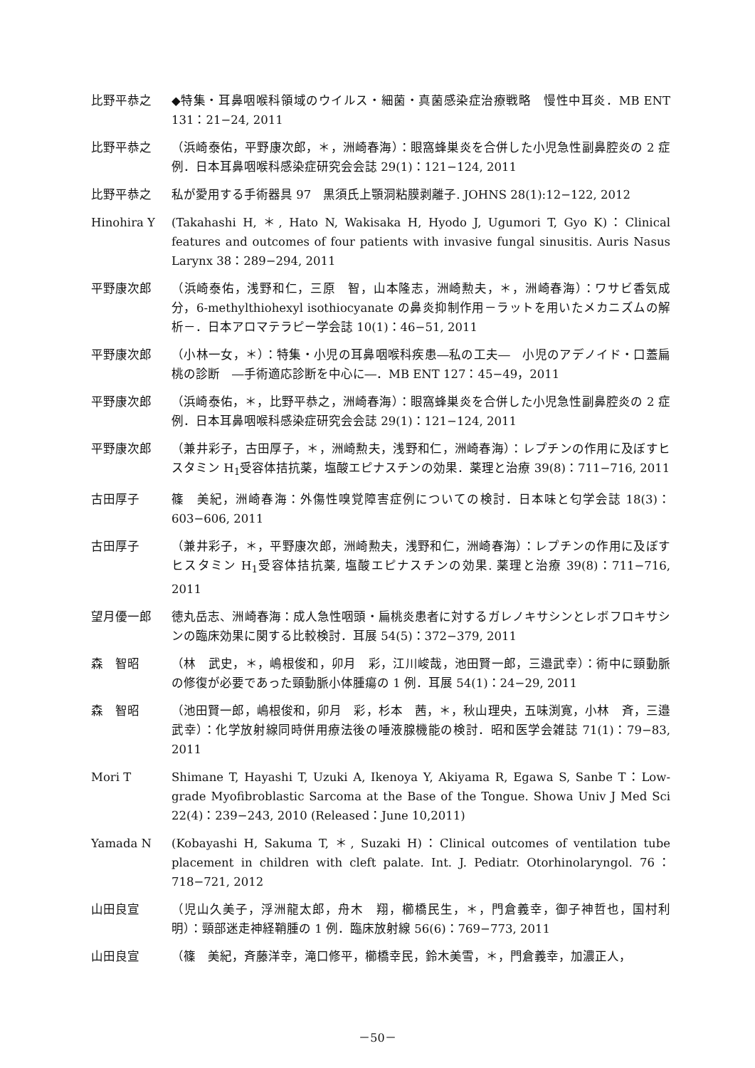比野平恭之 ◆特集・耳鼻咽喉科領域のウイルス・細菌・真菌感染症治療戦略　慢性中耳炎．MB ENT 131：21−24, 2011
比野平恭之 （浜崎泰佑，平野康次郎，＊，洲崎春海）：眼窩蜂巣炎を合併した小児急性副鼻腔炎の 2 症例．日本耳鼻咽喉科感染症研究会会誌 29(1)：121−124, 2011
比野平恭之 私が愛用する手術器具 97　黒須氏上顎洞粘膜剥離子. JOHNS 28(1):12−122, 2012
Hinohira Y (Takahashi H, ＊, Hato N, Wakisaka H, Hyodo J, Ugumori T, Gyo K)：Clinical features and outcomes of four patients with invasive fungal sinusitis. Auris Nasus Larynx 38：289−294, 2011
平野康次郎 （浜崎泰佑，浅野和仁，三原　智，山本隆志，洲崎勲夫，＊，洲崎春海）：ワサビ香気成分，6-methylthiohexyl isothiocyanate の鼻炎抑制作用－ラットを用いたメカニズムの解析－．日本アロマテラピー学会誌 10(1)：46−51, 2011
平野康次郎 （小林一女，＊）：特集・小児の耳鼻咽喉科疾患―私の工夫―　小児のアデノイド・口蓋扁桃の診断　―手術適応診断を中心に―．MB ENT 127：45−49，2011
平野康次郎 （浜崎泰佑，＊，比野平恭之，洲崎春海）：眼窩蜂巣炎を合併した小児急性副鼻腔炎の 2 症例．日本耳鼻咽喉科感染症研究会会誌 29(1)：121−124, 2011
平野康次郎 （兼井彩子，古田厚子，＊，洲崎勲夫，浅野和仁，洲崎春海）：レプチンの作用に及ぼすヒスタミン H<sub>1</sub>受容体拮抗薬，塩酸エピナスチンの効果．薬理と治療 39(8)：711−716, 2011
古田厚子 篠　美紀，洲崎春海：外傷性嗅覚障害症例についての検討．日本味と匂学会誌 18(3)：603−606, 2011
古田厚子 （兼井彩子，＊，平野康次郎，洲崎勲夫，浅野和仁，洲崎春海）：レプチンの作用に及ぼすヒスタミン H<sub>1</sub>受容体拮抗薬, 塩酸エピナスチンの効果. 薬理と治療 39(8)：711−716, 2011
望月優一郎 徳丸岳志、洲崎春海：成人急性咽頭・扁桃炎患者に対するガレノキサシンとレボフロキサシンの臨床効果に関する比較検討．耳展 54(5)：372−379, 2011
森　智昭 （林　武史，＊，嶋根俊和，卯月　彩，江川峻哉，池田賢一郎，三邉武幸）：術中に頸動脈の修復が必要であった頸動脈小体腫瘍の 1 例．耳展 54(1)：24−29, 2011
森　智昭 （池田賢一郎，嶋根俊和，卯月　彩，杉本　茜，＊，秋山理央，五味渕寛，小林　斉，三邉武幸）：化学放射線同時併用療法後の唾液腺機能の検討．昭和医学会雑誌 71(1)：79−83, 2011
Mori T Shimane T, Hayashi T, Uzuki A, Ikenoya Y, Akiyama R, Egawa S, Sanbe T：Low-grade Myofibroblastic Sarcoma at the Base of the Tongue. Showa Univ J Med Sci 22(4)：239−243, 2010 (Released：June 10,2011)
Yamada N (Kobayashi H, Sakuma T, ＊, Suzaki H)：Clinical outcomes of ventilation tube placement in children with cleft palate. Int. J. Pediatr. Otorhinolaryngol. 76：718−721, 2012
山田良宣 （児山久美子，浮洲龍太郎，舟木　翔，櫛橋民生，＊，門倉義幸，御子神哲也，国村利明）：頸部迷走神経鞘腫の 1 例．臨床放射線 56(6)：769−773, 2011
山田良宣 （篠　美紀，斉藤洋幸，滝口修平，櫛橋幸民，鈴木美雪，＊，門倉義幸，加濃正人，
－50－